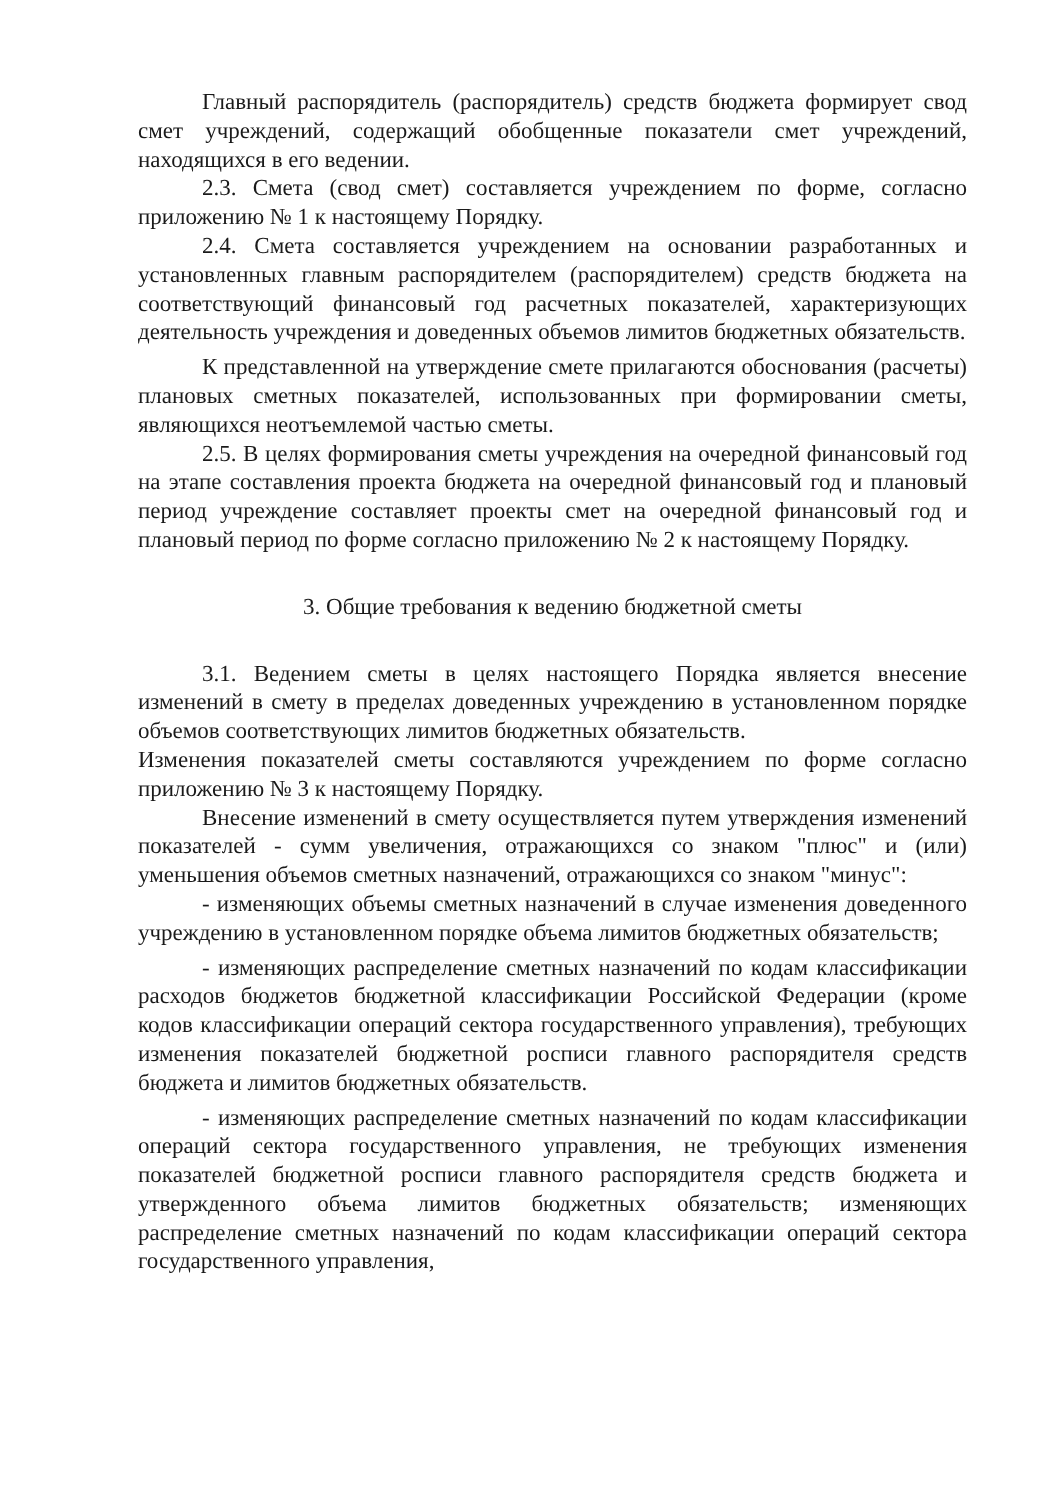Главный распорядитель (распорядитель) средств бюджета формирует свод смет учреждений, содержащий обобщенные показатели смет учреждений, находящихся в его ведении.
2.3. Смета (свод смет) составляется учреждением по форме, согласно приложению № 1 к настоящему Порядку.
2.4. Смета составляется учреждением на основании разработанных и установленных главным распорядителем (распорядителем) средств бюджета на соответствующий финансовый год расчетных показателей, характеризующих деятельность учреждения и доведенных объемов лимитов бюджетных обязательств.
К представленной на утверждение смете прилагаются обоснования (расчеты) плановых сметных показателей, использованных при формировании сметы, являющихся неотъемлемой частью сметы.
2.5. В целях формирования сметы учреждения на очередной финансовый год на этапе составления проекта бюджета на очередной финансовый год и плановый период учреждение составляет проекты смет на очередной финансовый год и плановый период по форме согласно приложению № 2 к настоящему Порядку.
3. Общие требования к ведению бюджетной сметы
3.1. Ведением сметы в целях настоящего Порядка является внесение изменений в смету в пределах доведенных учреждению в установленном порядке объемов соответствующих лимитов бюджетных обязательств.
Изменения показателей сметы составляются учреждением по форме согласно приложению № 3 к настоящему Порядку.
Внесение изменений в смету осуществляется путем утверждения изменений показателей - сумм увеличения, отражающихся со знаком "плюс" и (или) уменьшения объемов сметных назначений, отражающихся со знаком "минус":
- изменяющих объемы сметных назначений в случае изменения доведенного учреждению в установленном порядке объема лимитов бюджетных обязательств;
- изменяющих распределение сметных назначений по кодам классификации расходов бюджетов бюджетной классификации Российской Федерации (кроме кодов классификации операций сектора государственного управления), требующих изменения показателей бюджетной росписи главного распорядителя средств бюджета и лимитов бюджетных обязательств.
- изменяющих распределение сметных назначений по кодам классификации операций сектора государственного управления, не требующих изменения показателей бюджетной росписи главного распорядителя средств бюджета и утвержденного объема лимитов бюджетных обязательств; изменяющих распределение сметных назначений по кодам классификации операций сектора государственного управления,